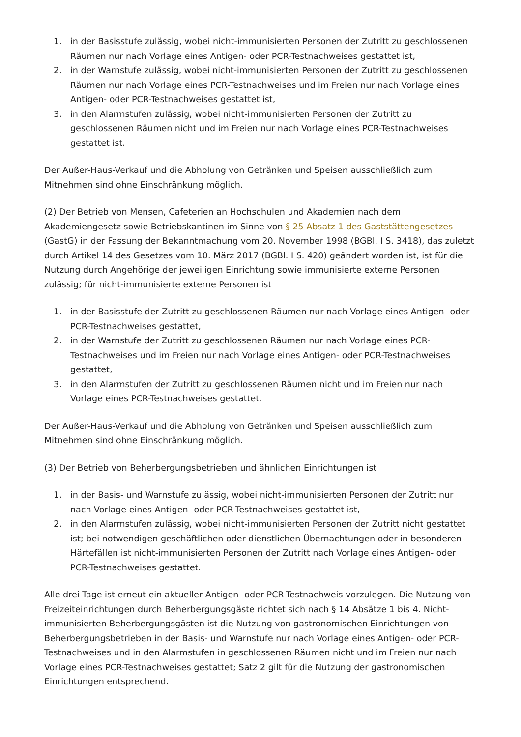1. in der Basisstufe zulässig, wobei nicht-immunisierten Personen der Zutritt zu geschlossenen Räumen nur nach Vorlage eines Antigen- oder PCR-Testnachweises gestattet ist,
2. in der Warnstufe zulässig, wobei nicht-immunisierten Personen der Zutritt zu geschlossenen Räumen nur nach Vorlage eines PCR-Testnachweises und im Freien nur nach Vorlage eines Antigen- oder PCR-Testnachweises gestattet ist,
3. in den Alarmstufen zulässig, wobei nicht-immunisierten Personen der Zutritt zu geschlossenen Räumen nicht und im Freien nur nach Vorlage eines PCR-Testnachweises gestattet ist.
Der Außer-Haus-Verkauf und die Abholung von Getränken und Speisen ausschließlich zum Mitnehmen sind ohne Einschränkung möglich.
(2) Der Betrieb von Mensen, Cafeterien an Hochschulen und Akademien nach dem Akademiengesetz sowie Betriebskantinen im Sinne von § 25 Absatz 1 des Gaststättengesetzes (GastG) in der Fassung der Bekanntmachung vom 20. November 1998 (BGBl. I S. 3418), das zuletzt durch Artikel 14 des Gesetzes vom 10. März 2017 (BGBl. I S. 420) geändert worden ist, ist für die Nutzung durch Angehörige der jeweiligen Einrichtung sowie immunisierte externe Personen zulässig; für nicht-immunisierte externe Personen ist
1. in der Basisstufe der Zutritt zu geschlossenen Räumen nur nach Vorlage eines Antigen- oder PCR-Testnachweises gestattet,
2. in der Warnstufe der Zutritt zu geschlossenen Räumen nur nach Vorlage eines PCR-Testnachweises und im Freien nur nach Vorlage eines Antigen- oder PCR-Testnachweises gestattet,
3. in den Alarmstufen der Zutritt zu geschlossenen Räumen nicht und im Freien nur nach Vorlage eines PCR-Testnachweises gestattet.
Der Außer-Haus-Verkauf und die Abholung von Getränken und Speisen ausschließlich zum Mitnehmen sind ohne Einschränkung möglich.
(3) Der Betrieb von Beherbergungsbetrieben und ähnlichen Einrichtungen ist
1. in der Basis- und Warnstufe zulässig, wobei nicht-immunisierten Personen der Zutritt nur nach Vorlage eines Antigen- oder PCR-Testnachweises gestattet ist,
2. in den Alarmstufen zulässig, wobei nicht-immunisierten Personen der Zutritt nicht gestattet ist; bei notwendigen geschäftlichen oder dienstlichen Übernachtungen oder in besonderen Härtefällen ist nicht-immunisierten Personen der Zutritt nach Vorlage eines Antigen- oder PCR-Testnachweises gestattet.
Alle drei Tage ist erneut ein aktueller Antigen- oder PCR-Testnachweis vorzulegen. Die Nutzung von Freizeiteinrichtungen durch Beherbergungsgäste richtet sich nach § 14 Absätze 1 bis 4. Nicht-immunisierten Beherbergungsgästen ist die Nutzung von gastronomischen Einrichtungen von Beherbergungsbetrieben in der Basis- und Warnstufe nur nach Vorlage eines Antigen- oder PCR-Testnachweises und in den Alarmstufen in geschlossenen Räumen nicht und im Freien nur nach Vorlage eines PCR-Testnachweises gestattet; Satz 2 gilt für die Nutzung der gastronomischen Einrichtungen entsprechend.